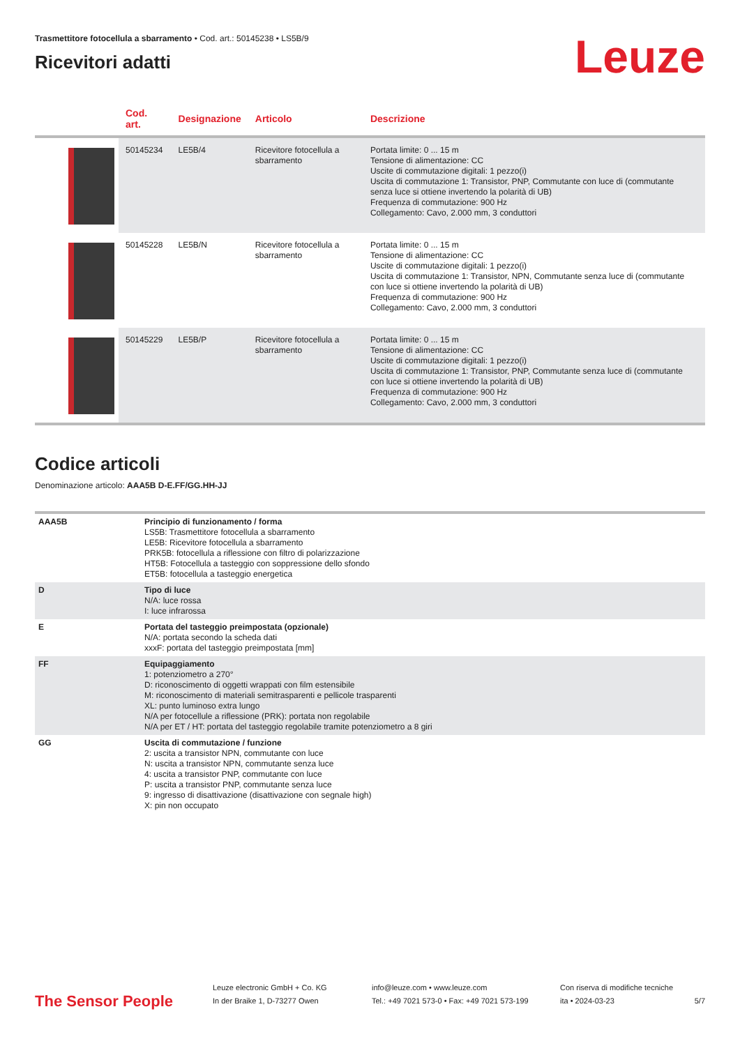Trasmettitore fotocellula a sbarramento • Cod. art.: 50145238 • LS5B/9
Ricevitori adatti
Leuze
| | Cod. art. | Designazione | Articolo | Descrizione |
| --- | --- | --- | --- | --- |
| | 50145234 | LE5B/4 | Ricevitore fotocellula a sbarramento | Portata limite: 0 ... 15 m Tensione di alimentazione: CC Uscite di commutazione digitali: 1 pezzo(i) Uscita di commutazione 1: Transistor, PNP, Commutante con luce di (commutante senza luce si ottiene invertendo la polarità di UB) Frequenza di commutazione: 900 Hz Collegamento: Cavo, 2.000 mm, 3 conduttori |
| | 50145228 | LE5B/N | Ricevitore fotocellula a sbarramento | Portata limite: 0 ... 15 m Tensione di alimentazione: CC Uscite di commutazione digitali: 1 pezzo(i) Uscita di commutazione 1: Transistor, NPN, Commutante senza luce di (commutante con luce si ottiene invertendo la polarità di UB) Frequenza di commutazione: 900 Hz Collegamento: Cavo, 2.000 mm, 3 conduttori |
| | 50145229 | LE5B/P | Ricevitore fotocellula a sbarramento | Portata limite: 0 ... 15 m Tensione di alimentazione: CC Uscite di commutazione digitali: 1 pezzo(i) Uscita di commutazione 1: Transistor, PNP, Commutante senza luce di (commutante con luce si ottiene invertendo la polarità di UB) Frequenza di commutazione: 900 Hz Collegamento: Cavo, 2.000 mm, 3 conduttori |
Codice articoli
Denominazione articolo: AAA5B D-E.FF/GG.HH-JJ
| AAA5B | Principio di funzionamento / forma LS5B: Trasmettitore fotocellula a sbarramento LE5B: Ricevitore fotocellula a sbarramento PRK5B: fotocellula a riflessione con filtro di polarizzazione HT5B: Fotocellula a tasteggio con soppressione dello sfondo ET5B: fotocellula a tasteggio energetica |
| D | Tipo di luce N/A: luce rossa I: luce infrarossa |
| E | Portata del tasteggio preimpostata (opzionale) N/A: portata secondo la scheda dati xxxF: portata del tasteggio preimpostata [mm] |
| FF | Equipaggiamento 1: potenziometro a 270° D: riconoscimento di oggetti wrappati con film estensibile M: riconoscimento di materiali semitrasparenti e pellicole trasparenti XL: punto luminoso extra lungo N/A per fotocellule a riflessione (PRK): portata non regolabile N/A per ET / HT: portata del tasteggio regolabile tramite potenziometro a 8 giri |
| GG | Uscita di commutazione / funzione 2: uscita a transistor NPN, commutante con luce N: uscita a transistor NPN, commutante senza luce 4: uscita a transistor PNP, commutante con luce P: uscita a transistor PNP, commutante senza luce 9: ingresso di disattivazione (disattivazione con segnale high) X: pin non occupato |
The Sensor People
Leuze electronic GmbH + Co. KG
In der Braike 1, D-73277 Owen
info@leuze.com • www.leuze.com
Tel.: +49 7021 573-0 • Fax: +49 7021 573-199
Con riserva di modifiche tecniche
ita • 2024-03-23
5/7